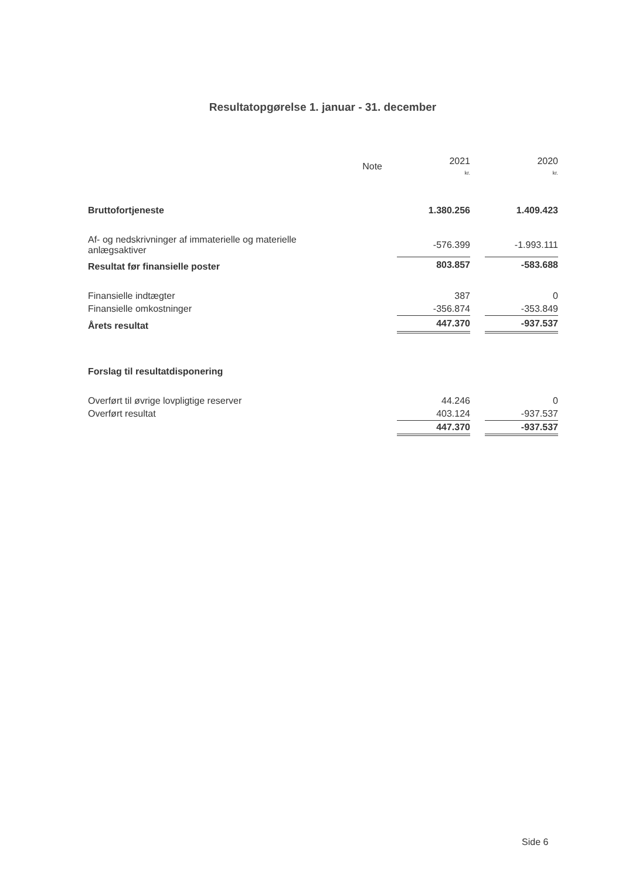Resultatopgørelse 1. januar - 31. december
| | Note | | 2021 kr. | | 2020 kr. |
| --- | --- | --- | --- | --- | --- |
| Bruttofortjeneste | | | 1.380.256 | | 1.409.423 |
| Af- og nedskrivninger af immaterielle og materielle anlægsaktiver | | | -576.399 | | -1.993.111 |
| Resultat før finansielle poster | | | 803.857 | | -583.688 |
| Finansielle indtægter | | | 387 | | 0 |
| Finansielle omkostninger | | | -356.874 | | -353.849 |
| Årets resultat | | | 447.370 | | -937.537 |
| Forslag til resultatdisponering | | | | | |
| Overført til øvrige lovpligtige reserver | | | 44.246 | | 0 |
| Overført resultat | | | 403.124 | | -937.537 |
| | | | 447.370 | | -937.537 |
Side 6